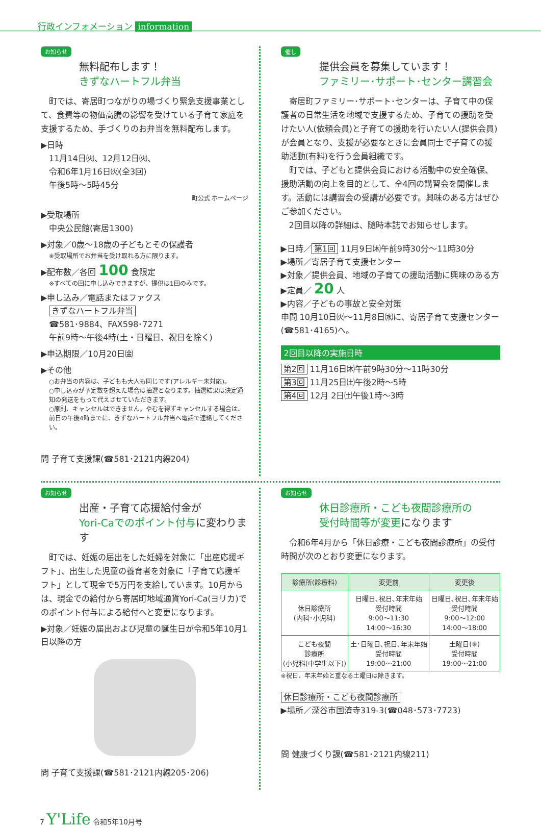行政インフォメーション information
お知らせ
無料配布します！
きずなハートフル弁当
　町では、寄居町つながりの場づくり緊急支援事業として、食費等の物価高騰の影響を受けている子育て家庭を支援するため、手づくりのお弁当を無料配布します。
▶日時
　11月14日㈫、12月12日㈫、
　令和6年1月16日㈫(全3回)
　午後5時～5時45分
町公式 ホームページ
▶受取場所
　中央公民館(寄居1300)
▶対象／0歳～18歳の子どもとその保護者
※受取場所でお弁当を受け取れる方に限ります。
▶配布数／各回 100 食限定
※すべての回に申し込みできますが、提供は1回のみです。
▶申し込み／電話またはファクス
　きずなハートフル弁当
　☎581･9884、FAX598･7271
　午前9時～午後4時(土・日曜日、祝日を除く)
▶申込期限／10月20日㈮
▶その他
○お弁当の内容は、子どもも大人も同じです(アレルギー未対応)。
○申し込みが予定数を超えた場合は抽選となります。抽選結果は決定通知の発送をもって代えさせていただきます。
○原則、キャンセルはできません。やむを得ずキャンセルする場合は、前日の午後4時までに、きずなハートフル弁当へ電話で連絡してください。
問 子育て支援課(☎581･2121内線204)
催し
提供会員を募集しています！
ファミリー･サポート･センター講習会
　寄居町ファミリー･サポート･センターは、子育て中の保護者の日常生活を地域で支援するため、子育ての援助を受けたい人(依頼会員)と子育ての援助を行いたい人(提供会員)が会員となり、支援が必要なときに会員同士で子育ての援助活動(有料)を行う会員組織です。
　町では、子どもと提供会員における活動中の安全確保、援助活動の向上を目的として、全4回の講習会を開催します。活動には講習会の受講が必要です。興味のある方はぜひご参加ください。
　2回目以降の詳細は、随時本誌でお知らせします。
▶日時／ 第1回 11月9日㈭午前9時30分～11時30分
▶場所／寄居子育て支援センター
▶対象／提供会員、地域の子育ての援助活動に興味のある方
▶定員／ 20 人
▶内容／子どもの事故と安全対策
申問 10月10日㈫～11月8日㈬に、寄居子育て支援センター(☎581･4165)へ。
2回目以降の実施日時
第2回 11月16日㈭午前9時30分～11時30分
第3回 11月25日㈯午後2時～5時
第4回 12月 2日㈯午後1時～3時
お知らせ
出産・子育て応援給付金が
Yori-Caでのポイント付与に変わります
　町では、妊娠の届出をした妊婦を対象に「出産応援ギフト」、出生した児童の養育者を対象に「子育て応援ギフト」として現金で5万円を支給しています。10月からは、現金での給付から寄居町地域通貨Yori-Ca(ヨリカ)でのポイント付与による給付へと変更になります。
▶対象／妊娠の届出および児童の誕生日が令和5年10月1日以降の方
問 子育て支援課(☎581･2121内線205･206)
お知らせ
休日診療所・こども夜間診療所の
受付時間等が変更になります
　令和6年4月から「休日診療・こども夜間診療所」の受付時間が次のとおり変更になります。
| 診療所(診療科) | 変更前 | 変更後 |
| --- | --- | --- |
| 休日診療所 (内科･小児科) | 日曜日､祝日､年末年始 受付時間 9:00～11:30 14:00～16:30 | 日曜日､祝日､年末年始 受付時間 9:00～12:00 14:00～18:00 |
| こども夜間 診療所 (小児科(中学生以下)) | 土･日曜日､祝日､年末年始 受付時間 19:00～21:00 | 土曜日(※) 受付時間 19:00～21:00 |
※祝日、年末年始と重なる土曜日は除きます。
休日診療所・こども夜間診療所
▶場所／深谷市国済寺319-3(☎048･573･7723)
問 健康づくり課(☎581･2121内線211)
7 Y'Life 令和5年10月号